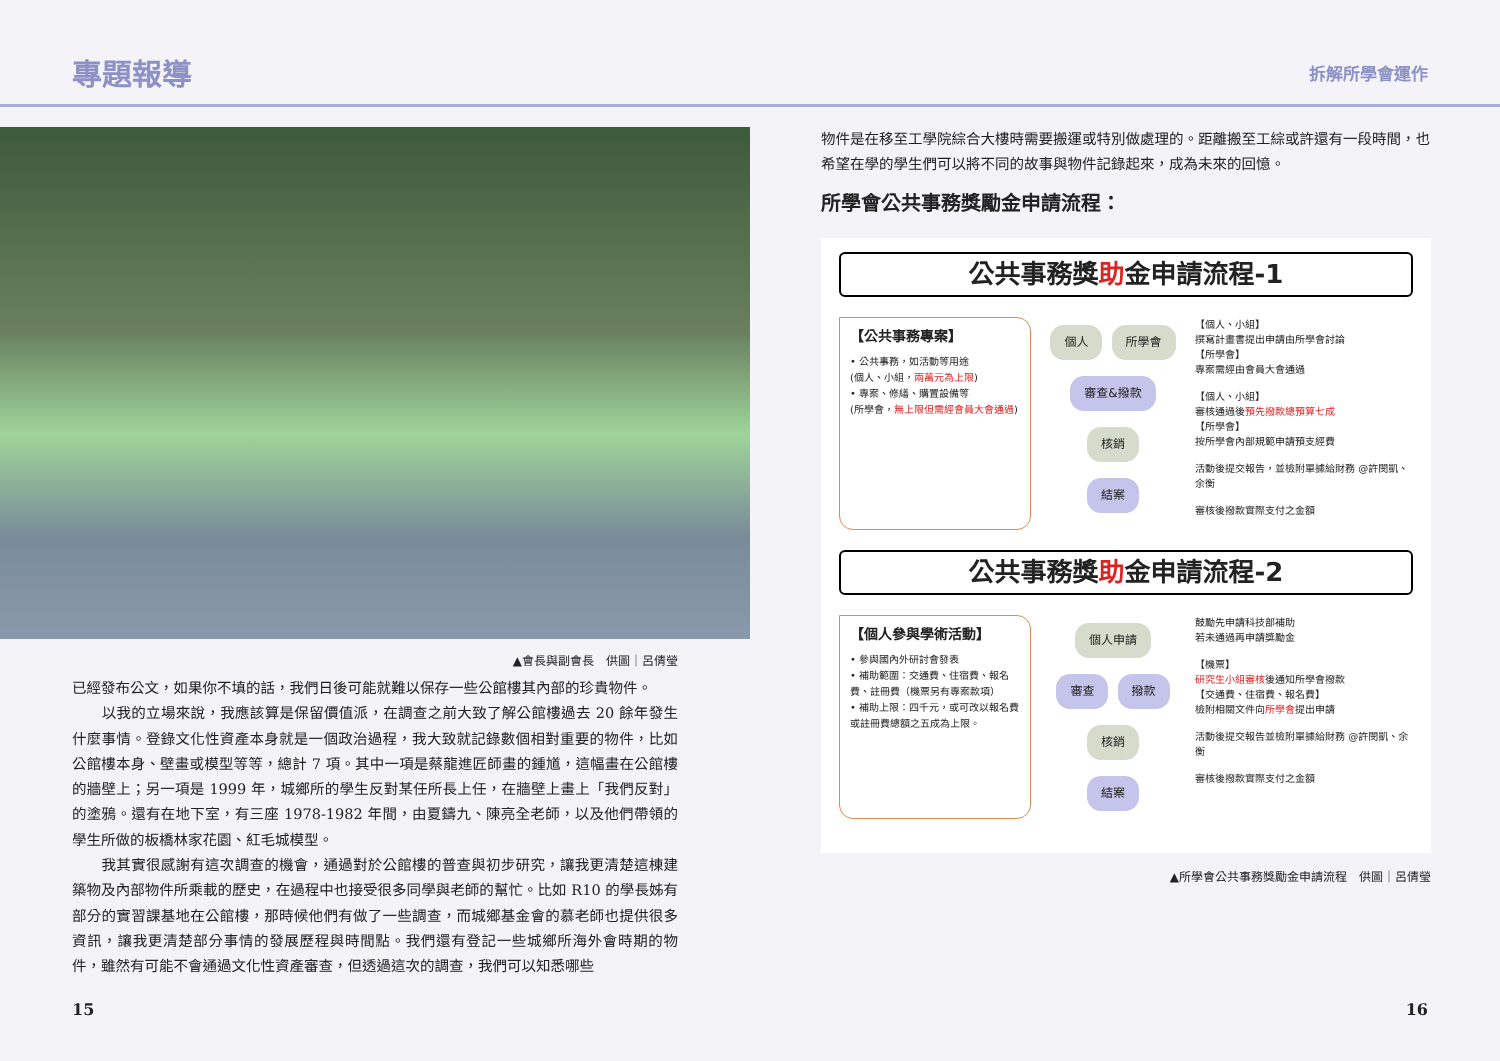專題報導
拆解所學會運作
▲會長與副會長　供圖｜呂倩瑩
已經發布公文，如果你不填的話，我們日後可能就難以保存一些公館樓其內部的珍貴物件。
　　以我的立場來說，我應該算是保留價值派，在調查之前大致了解公館樓過去 20 餘年發生什麼事情。登錄文化性資產本身就是一個政治過程，我大致就記錄數個相對重要的物件，比如公館樓本身、壁畫或模型等等，總計 7 項。其中一項是蔡龍進匠師畫的鍾馗，這幅畫在公館樓的牆壁上；另一項是 1999 年，城鄉所的學生反對某任所長上任，在牆壁上畫上「我們反對」的塗鴉。還有在地下室，有三座 1978-1982 年間，由夏鑄九、陳亮全老師，以及他們帶領的學生所做的板橋林家花園、紅毛城模型。
　　我其實很感謝有這次調查的機會，通過對於公館樓的普查與初步研究，讓我更清楚這棟建築物及內部物件所乘載的歷史，在過程中也接受很多同學與老師的幫忙。比如 R10 的學長姊有部分的實習課基地在公館樓，那時候他們有做了一些調查，而城鄉基金會的慕老師也提供很多資訊，讓我更清楚部分事情的發展歷程與時間點。我們還有登記一些城鄉所海外會時期的物件，雖然有可能不會通過文化性資產審查，但透過這次的調查，我們可以知悉哪些
物件是在移至工學院綜合大樓時需要搬運或特別做處理的。距離搬至工綜或許還有一段時間，也希望在學的學生們可以將不同的故事與物件記錄起來，成為未來的回憶。
所學會公共事務獎勵金申請流程：
公共事務獎助金申請流程-1
【公共事務專案】
• 公共事務，如活動等用途
(個人、小組，兩萬元為上限)
• 專案、修繕、購置設備等
(所學會，無上限但需經會員大會通過)
個人 所學會
審查&撥款
核銷
結案
【個人、小組】
撰寫計畫書提出申請由所學會討論
【所學會】
專案需經由會員大會通過
【個人、小組】
審核通過後預先撥款總預算七成
【所學會】
按所學會內部規範申請預支經費
活動後提交報告，並檢附單據給財務 @許閔凱、余衡
審核後撥款實際支付之金額
公共事務獎助金申請流程-2
【個人參與學術活動】
• 參與國內外研討會發表
• 補助範圍：交通費、住宿費、報名費、註冊費（機票另有專案款項）
• 補助上限：四千元，或可改以報名費或註冊費總額之五成為上限。
個人申請
審查 撥款
核銷
結案
鼓勵先申請科技部補助
若未通過再申請獎勵金
【機票】
研究生小組審核後通知所學會撥款
【交通費、住宿費、報名費】
檢附相關文件向所學會提出申請
活動後提交報告並檢附單據給財務 @許閔凱、余衡
審核後撥款實際支付之金額
▲所學會公共事務獎勵金申請流程　供圖｜呂倩瑩
15 16